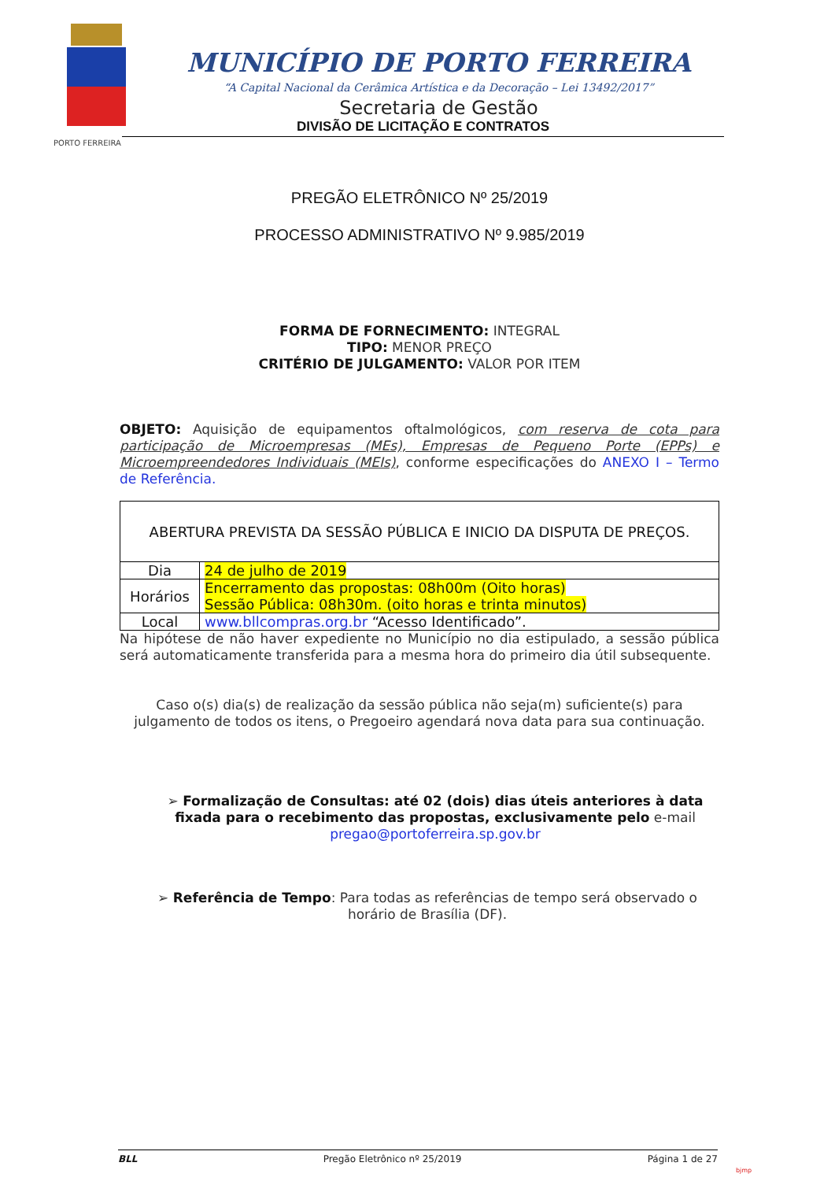PORTO FERREIRA
MUNICÍPIO DE PORTO FERREIRA
“A Capital Nacional da Cerâmica Artística e da Decoração – Lei 13492/2017”
Secretaria de Gestão
DIVISÃO DE LICITAÇÃO E CONTRATOS
PREGÃO ELETRÔNICO Nº 25/2019
PROCESSO ADMINISTRATIVO Nº 9.985/2019
FORMA DE FORNECIMENTO: INTEGRAL
TIPO: MENOR PREÇO
CRITÉRIO DE JULGAMENTO: VALOR POR ITEM
OBJETO: Aquisição de equipamentos oftalmológicos, com reserva de cota para participação de Microempresas (MEs), Empresas de Pequeno Porte (EPPs) e Microempreendedores Individuais (MEIs), conforme especificações do ANEXO I – Termo de Referência.
| ABERTURA PREVISTA DA SESSÃO PÚBLICA E INICIO DA DISPUTA DE PREÇOS. | |
| Dia | 24 de julho de 2019 |
| Horários | Encerramento das propostas: 08h00m (Oito horas) Sessão Pública: 08h30m. (oito horas e trinta minutos) |
| Local | www.bllcompras.org.br “Acesso Identificado”. |
Na hipótese de não haver expediente no Município no dia estipulado, a sessão pública será automaticamente transferida para a mesma hora do primeiro dia útil subsequente.
Caso o(s) dia(s) de realização da sessão pública não seja(m) suficiente(s) para julgamento de todos os itens, o Pregoeiro agendará nova data para sua continuação.
➢ Formalização de Consultas: até 02 (dois) dias úteis anteriores à data fixada para o recebimento das propostas, exclusivamente pelo e-mail pregao@portoferreira.sp.gov.br
➢ Referência de Tempo: Para todas as referências de tempo será observado o horário de Brasília (DF).
BLL Pregão Eletrônico nº 25/2019 Página 1 de 27
bjmp